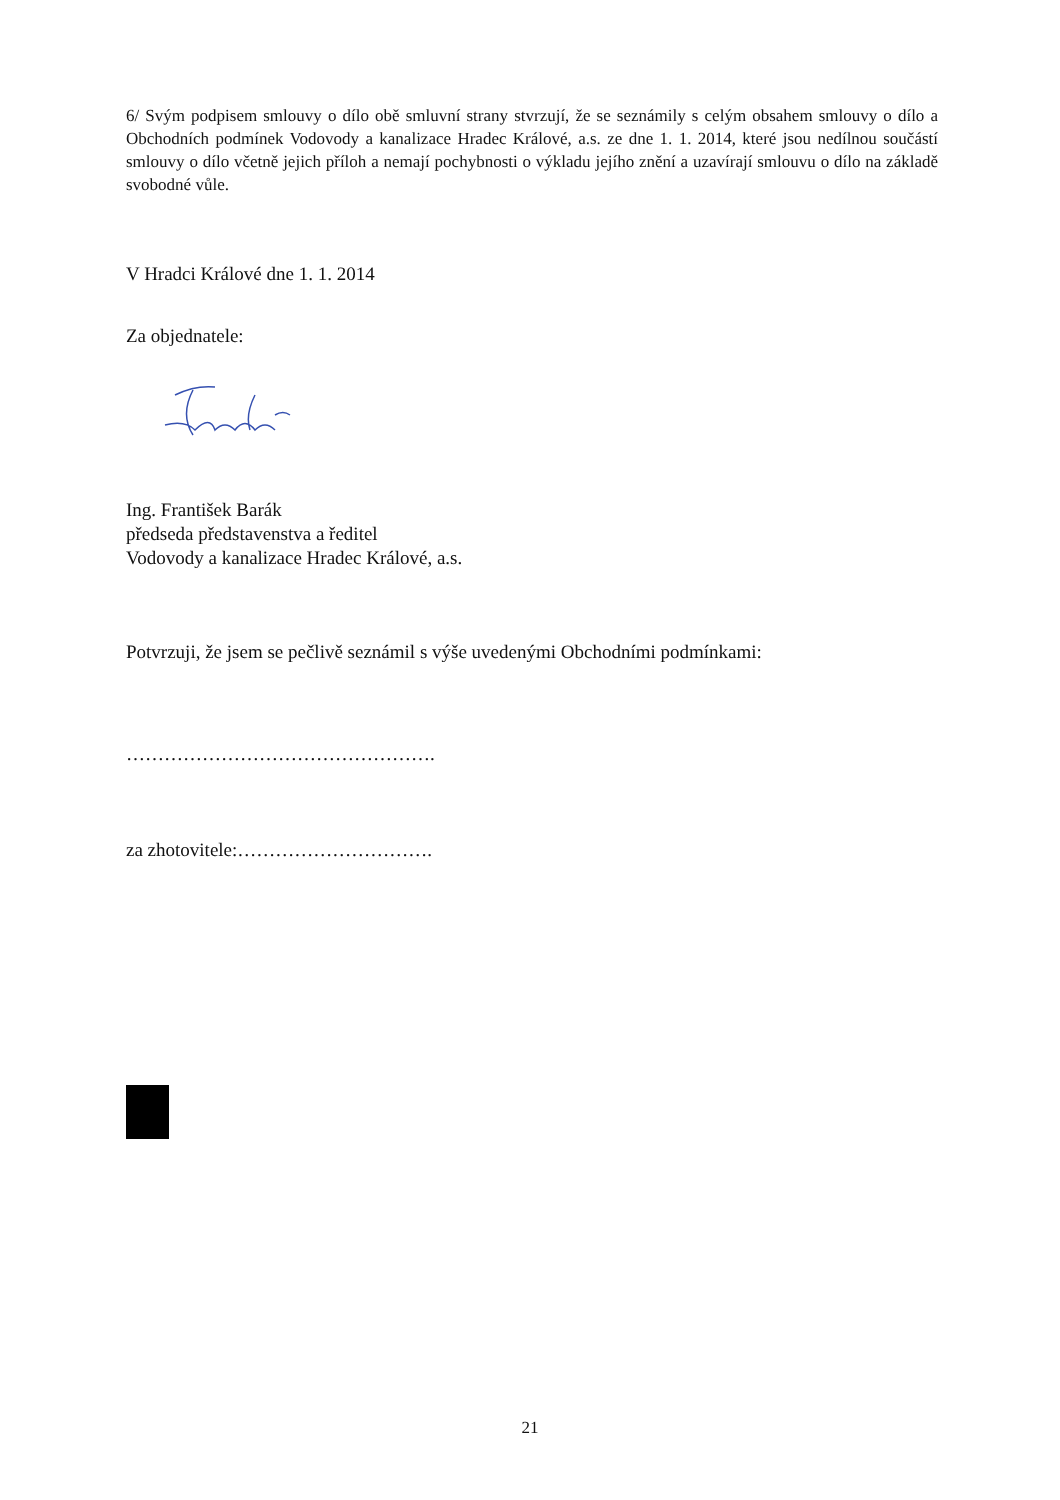6/ Svým podpisem smlouvy o dílo obě smluvní strany stvrzují, že se seznámily s celým obsahem smlouvy o dílo a Obchodních podmínek Vodovody a kanalizace Hradec Králové, a.s. ze dne 1. 1. 2014, které jsou nedílnou součástí smlouvy o dílo včetně jejich příloh a nemají pochybnosti o výkladu jejího znění a uzavírají smlouvu o dílo na základě svobodné vůle.
V Hradci Králové dne 1. 1. 2014
Za objednatele:
Ing. František Barák
předseda představenstva a ředitel
Vodovody a kanalizace Hradec Králové, a.s.
Potvrzuji, že jsem se pečlivě seznámil s výše uvedenými Obchodními podmínkami:
………………………………………….
za zhotovitele:………………………….
21